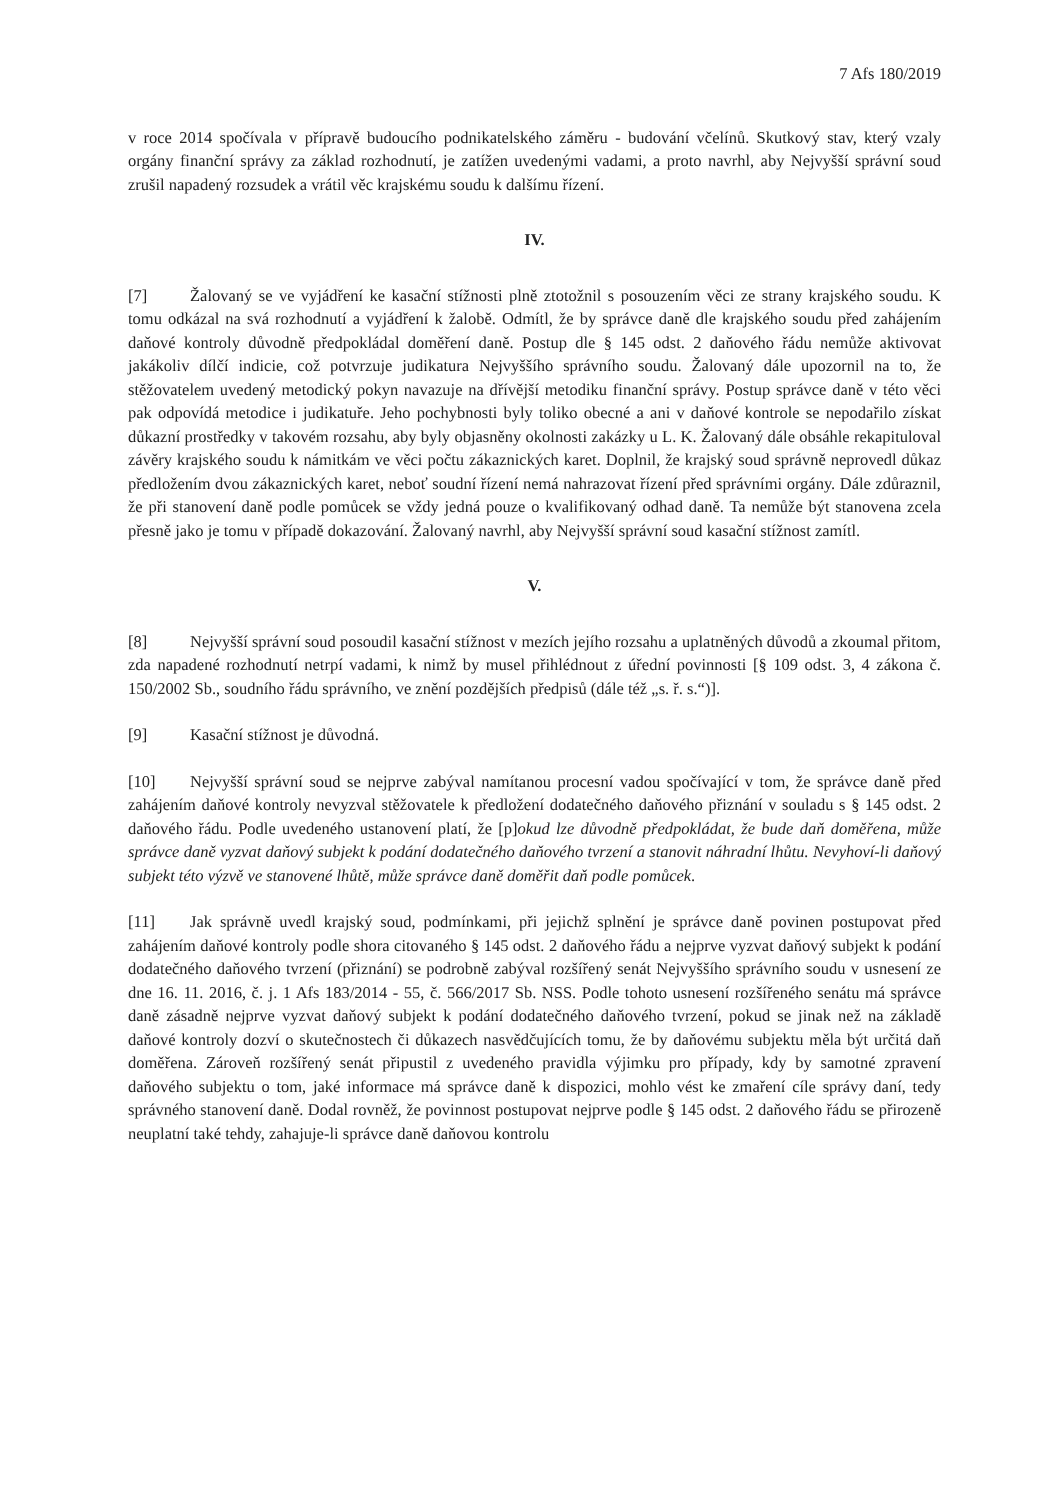7 Afs 180/2019
v roce 2014 spočívala v přípravě budoucího podnikatelského záměru - budování včelínů. Skutkový stav, který vzaly orgány finanční správy za základ rozhodnutí, je zatížen uvedenými vadami, a proto navrhl, aby Nejvyšší správní soud zrušil napadený rozsudek a vrátil věc krajskému soudu k dalšímu řízení.
IV.
[7] Žalovaný se ve vyjádření ke kasační stížnosti plně ztotožnil s posouzením věci ze strany krajského soudu. K tomu odkázal na svá rozhodnutí a vyjádření k žalobě. Odmítl, že by správce daně dle krajského soudu před zahájením daňové kontroly důvodně předpokládal doměření daně. Postup dle § 145 odst. 2 daňového řádu nemůže aktivovat jakákoliv dílčí indicie, což potvrzuje judikatura Nejvyššího správního soudu. Žalovaný dále upozornil na to, že stěžovatelem uvedený metodický pokyn navazuje na dřívější metodiku finanční správy. Postup správce daně v této věci pak odpovídá metodice i judikatuře. Jeho pochybnosti byly toliko obecné a ani v daňové kontrole se nepodařilo získat důkazní prostředky v takovém rozsahu, aby byly objasněny okolnosti zakázky u L. K. Žalovaný dále obsáhle rekapituloval závěry krajského soudu k námitkám ve věci počtu zákaznických karet. Doplnil, že krajský soud správně neprovedl důkaz předložením dvou zákaznických karet, neboť soudní řízení nemá nahrazovat řízení před správními orgány. Dále zdůraznil, že při stanovení daně podle pomůcek se vždy jedná pouze o kvalifikovaný odhad daně. Ta nemůže být stanovena zcela přesně jako je tomu v případě dokazování. Žalovaný navrhl, aby Nejvyšší správní soud kasační stížnost zamítl.
V.
[8] Nejvyšší správní soud posoudil kasační stížnost v mezích jejího rozsahu a uplatněných důvodů a zkoumal přitom, zda napadené rozhodnutí netrpí vadami, k nimž by musel přihlédnout z úřední povinnosti [§ 109 odst. 3, 4 zákona č. 150/2002 Sb., soudního řádu správního, ve znění pozdějších předpisů (dále též „s. ř. s.“)].
[9] Kasační stížnost je důvodná.
[10] Nejvyšší správní soud se nejprve zabýval namítanou procesní vadou spočívající v tom, že správce daně před zahájením daňové kontroly nevyzval stěžovatele k předložení dodatečného daňového přiznání v souladu s § 145 odst. 2 daňového řádu. Podle uvedeného ustanovení platí, že [p]okud lze důvodně předpokládat, že bude daň doměřena, může správce daně vyzvat daňový subjekt k podání dodatečného daňového tvrzení a stanovit náhradní lhůtu. Nevyhoví-li daňový subjekt této výzvě ve stanovené lhůtě, může správce daně doměřit daň podle pomůcek.
[11] Jak správně uvedl krajský soud, podmínkami, při jejichž splnění je správce daně povinen postupovat před zahájením daňové kontroly podle shora citovaného § 145 odst. 2 daňového řádu a nejprve vyzvat daňový subjekt k podání dodatečného daňového tvrzení (přiznání) se podrobně zabýval rozšířený senát Nejvyššího správního soudu v usnesení ze dne 16. 11. 2016, č. j. 1 Afs 183/2014 - 55, č. 566/2017 Sb. NSS. Podle tohoto usnesení rozšířeného senátu má správce daně zásadně nejprve vyzvat daňový subjekt k podání dodatečného daňového tvrzení, pokud se jinak než na základě daňové kontroly dozví o skutečnostech či důkazech nasvědčujících tomu, že by daňovému subjektu měla být určitá daň doměřena. Zároveň rozšířený senát připustil z uvedeného pravidla výjimku pro případy, kdy by samotné zpravení daňového subjektu o tom, jaké informace má správce daně k dispozici, mohlo vést ke zmaření cíle správy daní, tedy správného stanovení daně. Dodal rovněž, že povinnost postupovat nejprve podle § 145 odst. 2 daňového řádu se přirozeně neuplatní také tehdy, zahajuje-li správce daně daňovou kontrolu